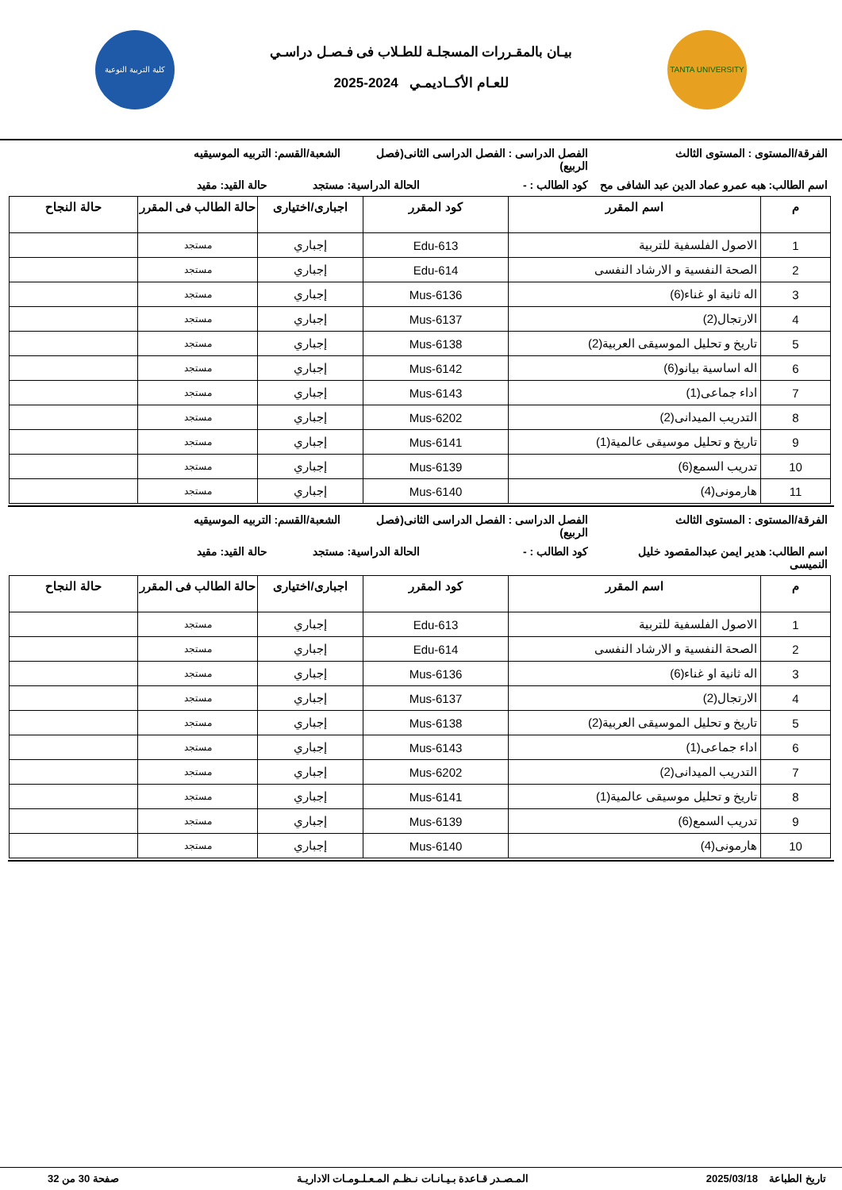TANTA UNIVERSITY
بيـان بالمقـررات المسجلـة للطـلاب فى فـصـل دراسـي
للعـام الأكــاديمـي 2024-2025
كلية التربية النوعية
الفرقة/المستوى : المستوى الثالث الفصل الدراسى : الفصل الدراسى الثانى(فصل الربيع)
الشعبة/القسم: التربيه الموسيقيه
اسم الطالب: هبه عمرو عماد الدين عبد الشافى مح
كود الطالب : - الحالة الدراسية: مستجد
حالة القيد: مقيد
| م | اسم المقرر | كود المقرر | اجبارى/اختيارى | حالة الطالب فى المقرر | حالة النجاح |
| --- | --- | --- | --- | --- | --- |
| 1 | الاصول الفلسفية للتربية | Edu-613 | إجباري | مستجد | |
| 2 | الصحة النفسية و الارشاد النفسى | Edu-614 | إجباري | مستجد | |
| 3 | اله ثانية او غناء(6) | Mus-6136 | إجباري | مستجد | |
| 4 | الارتجال(2) | Mus-6137 | إجباري | مستجد | |
| 5 | تاريخ و تحليل الموسيقى العربية(2) | Mus-6138 | إجباري | مستجد | |
| 6 | اله اساسية بيانو(6) | Mus-6142 | إجباري | مستجد | |
| 7 | اداء جماعى(1) | Mus-6143 | إجباري | مستجد | |
| 8 | التدريب الميدانى(2) | Mus-6202 | إجباري | مستجد | |
| 9 | تاريخ و تحليل موسيقى عالمية(1) | Mus-6141 | إجباري | مستجد | |
| 10 | تدريب السمع(6) | Mus-6139 | إجباري | مستجد | |
| 11 | هارمونى(4) | Mus-6140 | إجباري | مستجد | |
الفرقة/المستوى : المستوى الثالث الفصل الدراسى : الفصل الدراسى الثانى(فصل الربيع)
الشعبة/القسم: التربيه الموسيقيه
اسم الطالب: هدير ايمن عبدالمقصود خليل النميسى
كود الطالب : - الحالة الدراسية: مستجد
حالة القيد: مقيد
| م | اسم المقرر | كود المقرر | اجبارى/اختيارى | حالة الطالب فى المقرر | حالة النجاح |
| --- | --- | --- | --- | --- | --- |
| 1 | الاصول الفلسفية للتربية | Edu-613 | إجباري | مستجد | |
| 2 | الصحة النفسية و الارشاد النفسى | Edu-614 | إجباري | مستجد | |
| 3 | اله ثانية او غناء(6) | Mus-6136 | إجباري | مستجد | |
| 4 | الارتجال(2) | Mus-6137 | إجباري | مستجد | |
| 5 | تاريخ و تحليل الموسيقى العربية(2) | Mus-6138 | إجباري | مستجد | |
| 6 | اداء جماعى(1) | Mus-6143 | إجباري | مستجد | |
| 7 | التدريب الميدانى(2) | Mus-6202 | إجباري | مستجد | |
| 8 | تاريخ و تحليل موسيقى عالمية(1) | Mus-6141 | إجباري | مستجد | |
| 9 | تدريب السمع(6) | Mus-6139 | إجباري | مستجد | |
| 10 | هارمونى(4) | Mus-6140 | إجباري | مستجد | |
تاريخ الطباعة 2025/03/18 المـصـدر قـاعدة بـيـانـات نـظـم المـعـلـومـات الاداريـة
صفحة 30 من 32